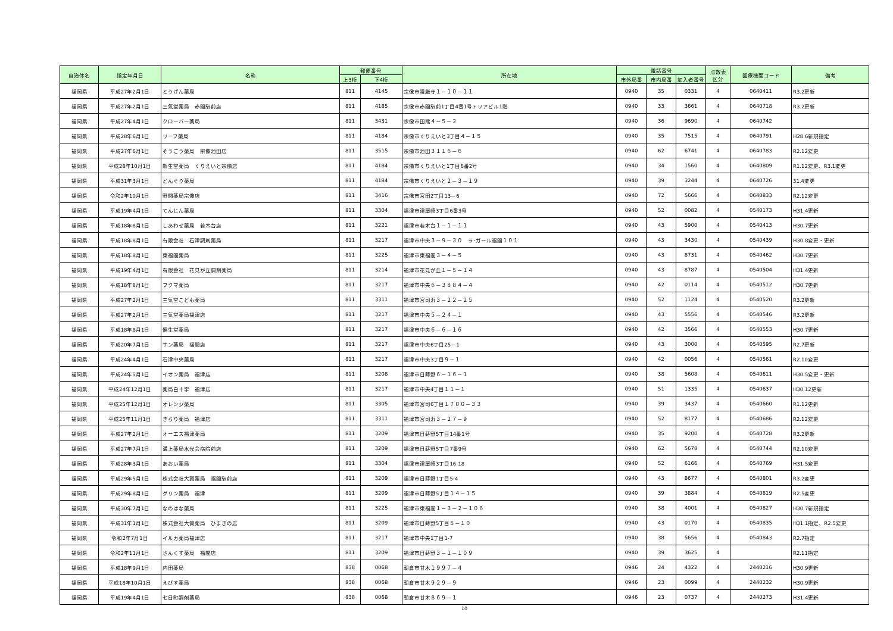| 自治体名 | 指定年月日 | 名称 | 郵便番号 | | 所在地 | 電話番号 | | | 点数表 区分 | 医療機関コード | 備考 |
| --- | --- | --- | --- | --- | --- | --- | --- | --- | --- | --- | --- |
| | | | 上3桁 | 下4桁 | | 市外局番 | 市内局番 | 加入者番号 | | | |
| 福岡県 | 平成27年2月1日 | とうげん薬局 | 811 | 4145 | 宗像市陵厳寺１－１０－１１ | 0940 | 35 | 0331 | 4 | 0640411 | R3.2更新 |
| 福岡県 | 平成27年2月1日 | 三気堂薬局 赤間駅前店 | 811 | 4185 | 宗像市赤間駅前1丁目4番1号トリアビル1階 | 0940 | 33 | 3661 | 4 | 0640718 | R3.2更新 |
| 福岡県 | 平成27年4月1日 | クローバー薬局 | 811 | 3431 | 宗像市田熊４－５－２ | 0940 | 36 | 9690 | 4 | 0640742 | |
| 福岡県 | 平成28年6月1日 | リーフ薬局 | 811 | 4184 | 宗像市くりえいと3丁目４－１５ | 0940 | 35 | 7515 | 4 | 0640791 | H28.6新規指定 |
| 福岡県 | 平成27年6月1日 | そうごう薬局 宗像池田店 | 811 | 3515 | 宗像市池田３１１６－６ | 0940 | 62 | 6741 | 4 | 0640783 | R2.12変更 |
| 福岡県 | 平成28年10月1日 | 新生堂薬局 くりえいと宗像店 | 811 | 4184 | 宗像市くりえいと1丁目6番2号 | 0940 | 34 | 1560 | 4 | 0640809 | R1.12変更、R3.1変更 |
| 福岡県 | 平成31年3月1日 | どんぐり薬局 | 811 | 4184 | 宗像市くりえいと２－３－１９ | 0940 | 39 | 3244 | 4 | 0640726 | 31.4変更 |
| 福岡県 | 令和2年10月1日 | 野間薬局宗像店 | 811 | 3416 | 宗像市宮田2丁目13－6 | 0940 | 72 | 5666 | 4 | 0640833 | R2.12変更 |
| 福岡県 | 平成19年4月1日 | てんじん薬局 | 811 | 3304 | 福津市津屋崎3丁目6番3号 | 0940 | 52 | 0082 | 4 | 0540173 | H31.4更新 |
| 福岡県 | 平成18年8月1日 | しあわせ薬局 若木台店 | 811 | 3221 | 福津市若木台１－１－１１ | 0940 | 43 | 5900 | 4 | 0540413 | H30.7更新 |
| 福岡県 | 平成18年8月1日 | 有限会社 石津調剤薬局 | 811 | 3217 | 福津市中央３－９－３０ ラ･ガール福間１０１ | 0940 | 43 | 3430 | 4 | 0540439 | H30.8変更・更新 |
| 福岡県 | 平成18年8月1日 | 東福間薬局 | 811 | 3225 | 福津市東福間３－４－５ | 0940 | 43 | 8731 | 4 | 0540462 | H30.7更新 |
| 福岡県 | 平成19年4月1日 | 有限会社 花見が丘調剤薬局 | 811 | 3214 | 福津市花見が丘１－５－１４ | 0940 | 43 | 8787 | 4 | 0540504 | H31.4更新 |
| 福岡県 | 平成18年8月1日 | フクマ薬局 | 811 | 3217 | 福津市中央６－３８８４－４ | 0940 | 42 | 0114 | 4 | 0540512 | H30.7更新 |
| 福岡県 | 平成27年2月1日 | 三気堂こども薬局 | 811 | 3311 | 福津市宮司浜３－２２－２５ | 0940 | 52 | 1124 | 4 | 0540520 | R3.2更新 |
| 福岡県 | 平成27年2月1日 | 三気堂薬局福津店 | 811 | 3217 | 福津市中央５－２４－１ | 0940 | 43 | 5556 | 4 | 0540546 | R3.2更新 |
| 福岡県 | 平成18年8月1日 | 健生堂薬局 | 811 | 3217 | 福津市中央６－６－１６ | 0940 | 42 | 3566 | 4 | 0540553 | H30.7更新 |
| 福岡県 | 平成20年7月1日 | サン薬局 福間店 | 811 | 3217 | 福津市中央6丁目25－1 | 0940 | 43 | 3000 | 4 | 0540595 | R2.7更新 |
| 福岡県 | 平成24年4月1日 | 石津中央薬局 | 811 | 3217 | 福津市中央3丁目９－１ | 0940 | 42 | 0056 | 4 | 0540561 | R2.10変更 |
| 福岡県 | 平成24年5月1日 | イオン薬局 福津店 | 811 | 3208 | 福津市日蒔野６－１６－１ | 0940 | 38 | 5608 | 4 | 0540611 | H30.5変更・更新 |
| 福岡県 | 平成24年12月1日 | 薬局白十字 福津店 | 811 | 3217 | 福津市中央4丁目１１－１ | 0940 | 51 | 1335 | 4 | 0540637 | H30.12更新 |
| 福岡県 | 平成25年12月1日 | オレンジ薬局 | 811 | 3305 | 福津市宮司6丁目１７００－３３ | 0940 | 39 | 3437 | 4 | 0540660 | R1.12更新 |
| 福岡県 | 平成25年11月1日 | きらり薬局 福津店 | 811 | 3311 | 福津市宮司浜３－２７－９ | 0940 | 52 | 8177 | 4 | 0540686 | R2.12変更 |
| 福岡県 | 平成27年2月1日 | オーエス福津薬局 | 811 | 3209 | 福津市日蒔野5丁目14番1号 | 0940 | 35 | 9200 | 4 | 0540728 | R3.2更新 |
| 福岡県 | 平成27年7月1日 | 溝上薬局水光会病院前店 | 811 | 3209 | 福津市日蒔野5丁目7番9号 | 0940 | 62 | 5678 | 4 | 0540744 | R2.10変更 |
| 福岡県 | 平成28年3月1日 | あおい薬局 | 811 | 3304 | 福津市津屋崎3丁目16-18 | 0940 | 52 | 6166 | 4 | 0540769 | H31.5変更 |
| 福岡県 | 平成29年5月1日 | 株式会社大賀薬局 福間駅前店 | 811 | 3209 | 福津市日蒔野1丁目5-4 | 0940 | 43 | 8677 | 4 | 0540801 | R3.2変更 |
| 福岡県 | 平成29年8月1日 | グリン薬局 福津 | 811 | 3209 | 福津市日蒔野5丁目１４－１５ | 0940 | 39 | 3884 | 4 | 0540819 | R2.5変更 |
| 福岡県 | 平成30年7月1日 | なのはな薬局 | 811 | 3225 | 福津市東福間１－３－２－１０６ | 0940 | 38 | 4001 | 4 | 0540827 | H30.7新規指定 |
| 福岡県 | 平成31年1月1日 | 株式会社大賀薬局 ひまきの店 | 811 | 3209 | 福津市日蒔野5丁目５－１０ | 0940 | 43 | 0170 | 4 | 0540835 | H31.1指定、R2.5変更 |
| 福岡県 | 令和2年7月1日 | イルカ薬局福津店 | 811 | 3217 | 福津市中央1丁目1-7 | 0940 | 38 | 5656 | 4 | 0540843 | R2.7指定 |
| 福岡県 | 令和2年11月1日 | さんくす薬局 福間店 | 811 | 3209 | 福津市日蒔野３－１－１０９ | 0940 | 39 | 3625 | 4 | | R2.11指定 |
| 福岡県 | 平成18年9月1日 | 内田薬局 | 838 | 0068 | 朝倉市甘木１９９７－４ | 0946 | 24 | 4322 | 4 | 2440216 | H30.9更新 |
| 福岡県 | 平成18年10月1日 | えびす薬局 | 838 | 0068 | 朝倉市甘木９２９－９ | 0946 | 23 | 0099 | 4 | 2440232 | H30.9更新 |
| 福岡県 | 平成19年4月1日 | 七日町調剤薬局 | 838 | 0068 | 朝倉市甘木８６９－１ | 0946 | 23 | 0737 | 4 | 2440273 | H31.4更新 |
10